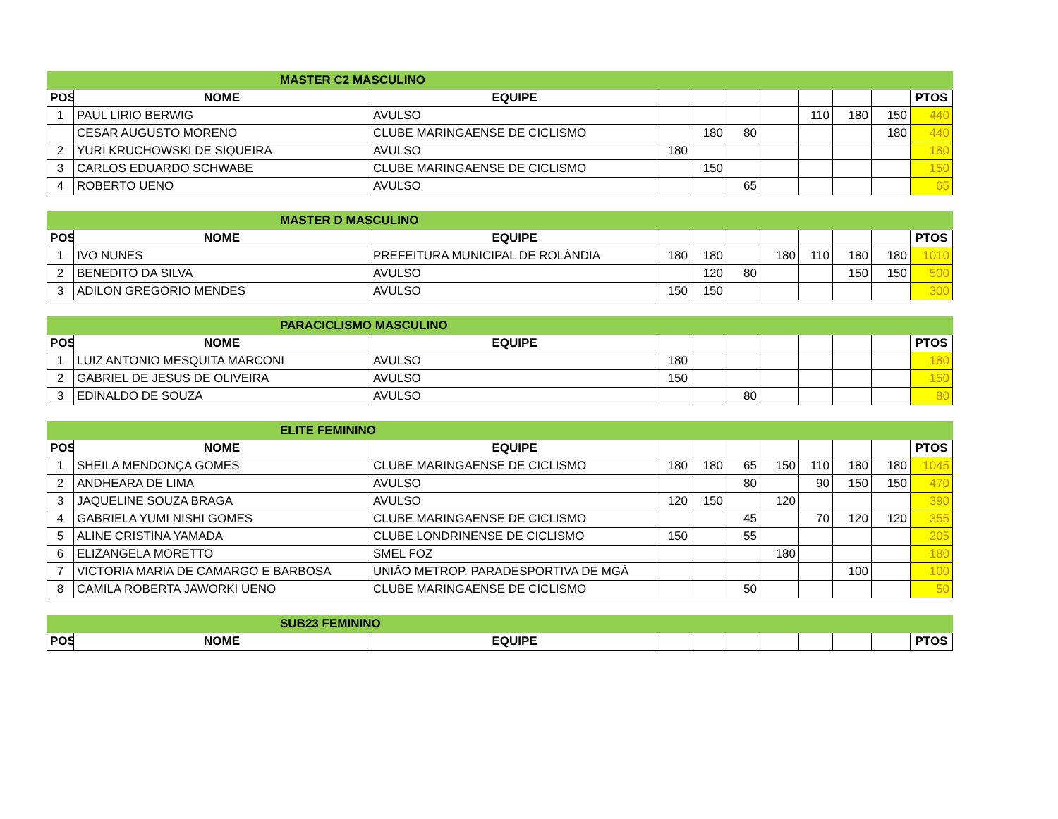| MASTER C2 MASCULINO | | | | | | | | | | |
| POS | NOME | EQUIPE | | | | | | | | PTOS |
| 1 | PAUL LIRIO BERWIG | AVULSO | | | | | 110 | 180 | 150 | 440 |
| | CESAR AUGUSTO MORENO | CLUBE MARINGAENSE DE CICLISMO | | 180 | 80 | | | | 180 | 440 |
| 2 | YURI KRUCHOWSKI DE SIQUEIRA | AVULSO | 180 | | | | | | | 180 |
| 3 | CARLOS EDUARDO SCHWABE | CLUBE MARINGAENSE DE CICLISMO | | 150 | | | | | | 150 |
| 4 | ROBERTO UENO | AVULSO | | | 65 | | | | | 65 |
| MASTER D MASCULINO | | | | | | | | | | |
| POS | NOME | EQUIPE | | | | | | | | PTOS |
| 1 | IVO NUNES | PREFEITURA MUNICIPAL DE ROLÂNDIA | 180 | 180 | | 180 | 110 | 180 | 180 | 1010 |
| 2 | BENEDITO DA SILVA | AVULSO | | 120 | 80 | | | 150 | 150 | 500 |
| 3 | ADILON GREGORIO MENDES | AVULSO | 150 | 150 | | | | | | 300 |
| PARACICLISMO MASCULINO | | | | | | | | | | |
| POS | NOME | EQUIPE | | | | | | | | PTOS |
| 1 | LUIZ ANTONIO MESQUITA MARCONI | AVULSO | 180 | | | | | | | 180 |
| 2 | GABRIEL DE JESUS DE OLIVEIRA | AVULSO | 150 | | | | | | | 150 |
| 3 | EDINALDO DE SOUZA | AVULSO | | | 80 | | | | | 80 |
| ELITE FEMININO | | | | | | | | | | |
| POS | NOME | EQUIPE | | | | | | | | PTOS |
| 1 | SHEILA MENDONÇA GOMES | CLUBE MARINGAENSE DE CICLISMO | 180 | 180 | 65 | 150 | 110 | 180 | 180 | 1045 |
| 2 | ANDHEARA DE LIMA | AVULSO | | | 80 | | 90 | 150 | 150 | 470 |
| 3 | JAQUELINE SOUZA BRAGA | AVULSO | 120 | 150 | | 120 | | | | 390 |
| 4 | GABRIELA YUMI NISHI GOMES | CLUBE MARINGAENSE DE CICLISMO | | | 45 | | 70 | 120 | 120 | 355 |
| 5 | ALINE CRISTINA YAMADA | CLUBE LONDRINENSE DE CICLISMO | 150 | | 55 | | | | | 205 |
| 6 | ELIZANGELA MORETTO | SMEL FOZ | | | | 180 | | | | 180 |
| 7 | VICTORIA MARIA DE CAMARGO E BARBOSA | UNIÃO METROP. PARADESPORTIVA DE MGÁ | | | | | | 100 | | 100 |
| 8 | CAMILA ROBERTA JAWORKI UENO | CLUBE MARINGAENSE DE CICLISMO | | | 50 | | | | | 50 |
| SUB23 FEMININO | | | | | | | | | | |
| POS | NOME | EQUIPE | | | | | | | | PTOS |